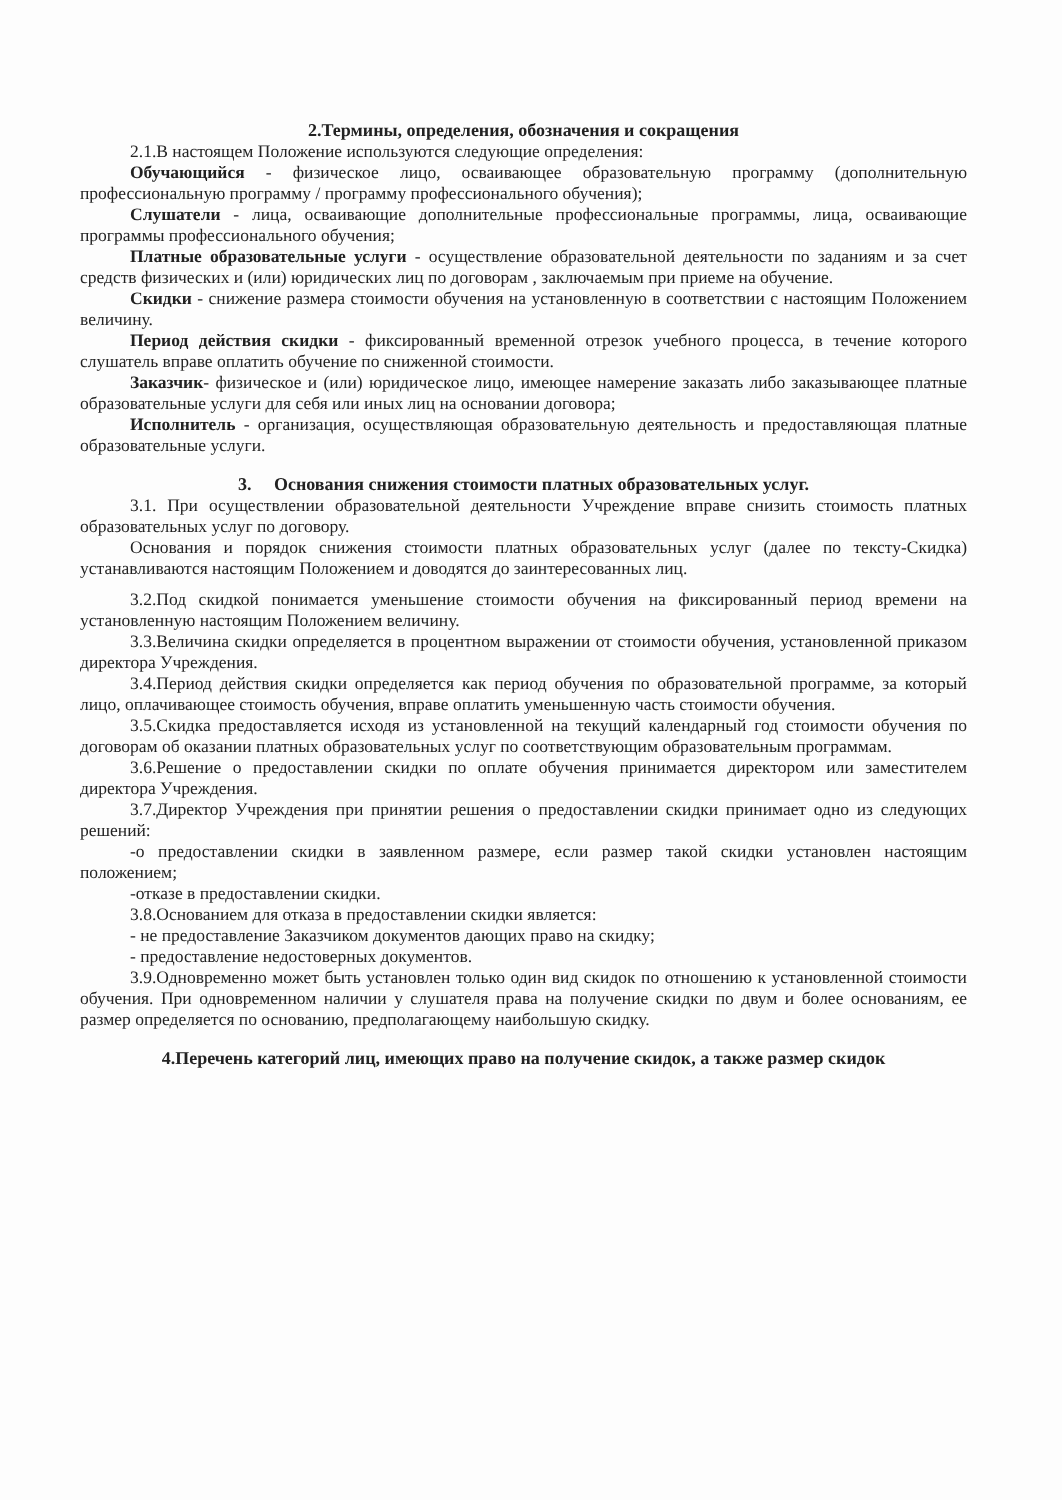2.Термины, определения, обозначения и сокращения
2.1.В настоящем Положение используются следующие определения:
Обучающийся - физическое лицо, осваивающее образовательную программу (дополнительную профессиональную программу / программу профессионального обучения);
Слушатели - лица, осваивающие дополнительные профессиональные программы, лица, осваивающие программы профессионального обучения;
Платные образовательные услуги - осуществление образовательной деятельности по заданиям и за счет средств физических и (или) юридических лиц по договорам , заключаемым при приеме на обучение.
Скидки - снижение размера стоимости обучения на установленную в соответствии с настоящим Положением величину.
Период действия скидки - фиксированный временной отрезок учебного процесса, в течение которого слушатель вправе оплатить обучение по сниженной стоимости.
Заказчик- физическое и (или) юридическое лицо, имеющее намерение заказать либо заказывающее платные образовательные услуги для себя или иных лиц на основании договора;
Исполнитель - организация, осуществляющая образовательную деятельность и предоставляющая платные образовательные услуги.
3. Основания снижения стоимости платных образовательных услуг.
3.1. При осуществлении образовательной деятельности Учреждение вправе снизить стоимость платных образовательных услуг по договору.
Основания и порядок снижения стоимости платных образовательных услуг (далее по тексту-Скидка) устанавливаются настоящим Положением и доводятся до заинтересованных лиц.
3.2.Под скидкой понимается уменьшение стоимости обучения на фиксированный период времени на установленную настоящим Положением величину.
3.3.Величина скидки определяется в процентном выражении от стоимости обучения, установленной приказом директора Учреждения.
3.4.Период действия скидки определяется как период обучения по образовательной программе, за который лицо, оплачивающее стоимость обучения, вправе оплатить уменьшенную часть стоимости обучения.
3.5.Скидка предоставляется исходя из установленной на текущий календарный год стоимости обучения по договорам об оказании платных образовательных услуг по соответствующим образовательным программам.
3.6.Решение о предоставлении скидки по оплате обучения принимается директором или заместителем директора Учреждения.
3.7.Директор Учреждения при принятии решения о предоставлении скидки принимает одно из следующих решений:
-о предоставлении скидки в заявленном размере, если размер такой скидки установлен настоящим положением;
-отказе в предоставлении скидки.
3.8.Основанием для отказа в предоставлении скидки является:
- не предоставление Заказчиком документов дающих право на скидку;
- предоставление недостоверных документов.
3.9.Одновременно может быть установлен только один вид скидок по отношению к установленной стоимости обучения. При одновременном наличии у слушателя права на получение скидки по двум и более основаниям, ее размер определяется по основанию, предполагающему наибольшую скидку.
4.Перечень категорий лиц, имеющих право на получение скидок, а также размер скидок